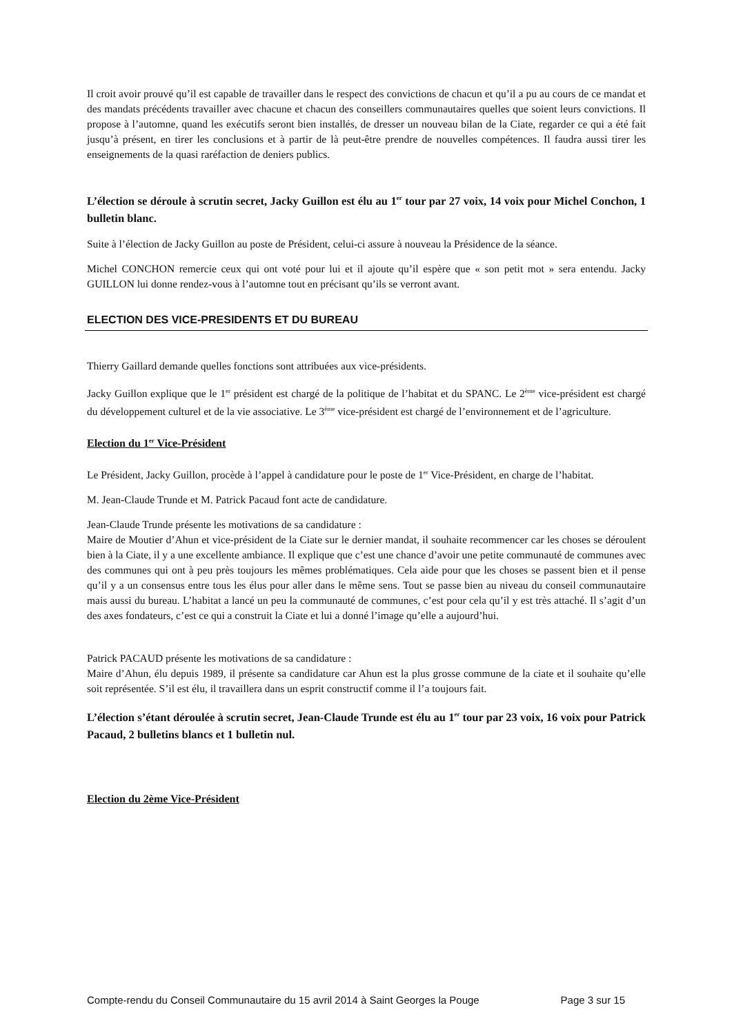Il croit avoir prouvé qu’il est capable de travailler dans le respect des convictions de chacun et qu’il a pu au cours de ce mandat et des mandats précédents travailler avec chacune et chacun des conseillers communautaires quelles que soient leurs convictions. Il propose à l’automne, quand les exécutifs seront bien installés, de dresser un nouveau bilan de la Ciate, regarder ce qui a été fait jusqu’à présent, en tirer les conclusions et à partir de là peut-être prendre de nouvelles compétences. Il faudra aussi tirer les enseignements de la quasi raréfaction de deniers publics.
L’élection se déroule à scrutin secret, Jacky Guillon est élu au 1<sup>er</sup> tour par 27 voix, 14 voix pour Michel Conchon, 1 bulletin blanc.
Suite à l’élection de Jacky Guillon au poste de Président, celui-ci assure à nouveau la Présidence de la séance.
Michel CONCHON remercie ceux qui ont voté pour lui et il ajoute qu’il espère que « son petit mot » sera entendu. Jacky GUILLON lui donne rendez-vous à l’automne tout en précisant qu’ils se verront avant.
ELECTION DES VICE-PRESIDENTS ET DU BUREAU
Thierry Gaillard demande quelles fonctions sont attribuées aux vice-présidents.
Jacky Guillon explique que le 1<sup>er</sup> président est chargé de la politique de l’habitat et du SPANC. Le 2<sup>ème</sup> vice-président est chargé du développement culturel et de la vie associative. Le 3<sup>ème</sup> vice-président est chargé de l’environnement et de l’agriculture.
Election du 1<sup>er</sup> Vice-Président
Le Président, Jacky Guillon, procède à l’appel à candidature pour le poste de 1<sup>er</sup> Vice-Président, en charge de l’habitat.
M. Jean-Claude Trunde et M. Patrick Pacaud font acte de candidature.
Jean-Claude Trunde présente les motivations de sa candidature :
Maire de Moutier d’Ahun et vice-président de la Ciate sur le dernier mandat, il souhaite recommencer car les choses se déroulent bien à la Ciate, il y a une excellente ambiance. Il explique que c’est une chance d’avoir une petite communauté de communes avec des communes qui ont à peu près toujours les mêmes problématiques. Cela aide pour que les choses se passent bien et il pense qu’il y a un consensus entre tous les élus pour aller dans le même sens. Tout se passe bien au niveau du conseil communautaire mais aussi du bureau. L’habitat a lancé un peu la communauté de communes, c’est pour cela qu’il y est très attaché. Il s’agit d’un des axes fondateurs, c’est ce qui a construit la Ciate et lui a donné l’image qu’elle a aujourd’hui.
Patrick PACAUD présente les motivations de sa candidature :
Maire d’Ahun, élu depuis 1989, il présente sa candidature car Ahun est la plus grosse commune de la ciate et il souhaite qu’elle soit représentée. S’il est élu, il travaillera dans un esprit constructif comme il l’a toujours fait.
L’élection s’étant déroulée à scrutin secret, Jean-Claude Trunde est élu au 1<sup>er</sup> tour par 23 voix, 16 voix pour Patrick Pacaud, 2 bulletins blancs et 1 bulletin nul.
Election du 2ème Vice-Président
Compte-rendu du Conseil Communautaire du 15 avril 2014 à Saint Georges la Pouge Page 3 sur 15